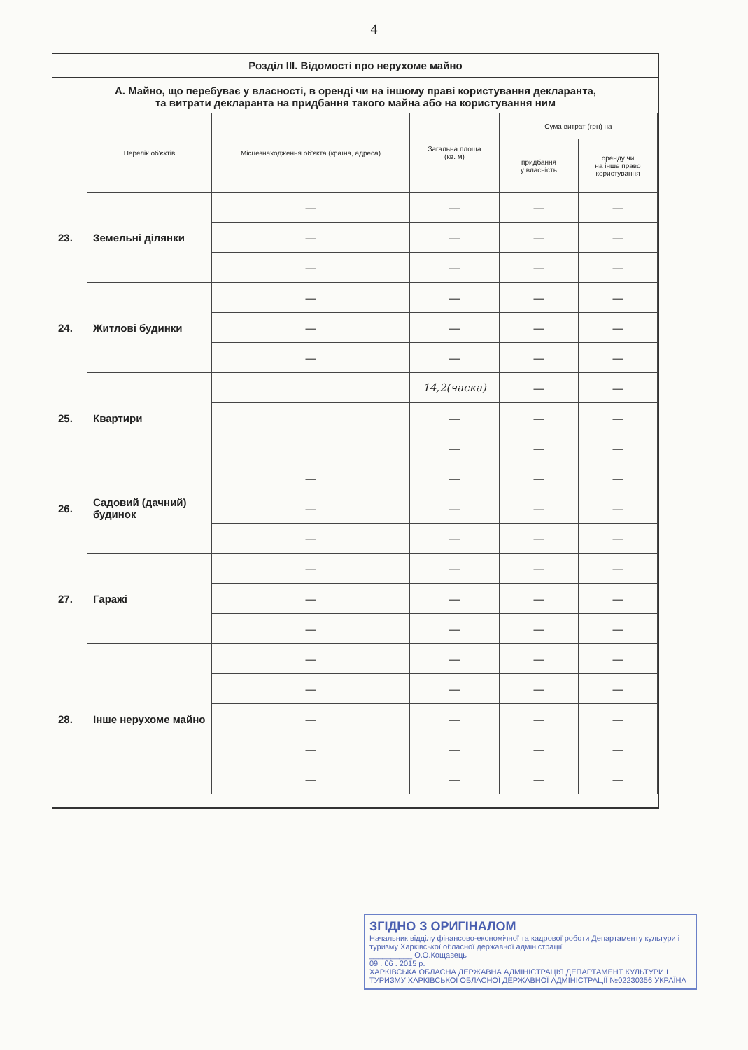4
Розділ III. Відомості про нерухоме майно
А. Майно, що перебуває у власності, в оренді чи на іншому праві користування декларанта,
та витрати декларанта на придбання такого майна або на користування ним
| | Перелік об'єктів | Місцезнаходження об'єкта (країна, адреса) | Загальна площа (кв. м) | Сума витрат (грн) на | |
| | | | | придбання у власність | оренду чи на інше право користування |
| 23. | Земельні ділянки | — | — | — | — |
| | | — | — | — | — |
| | | — | — | — | — |
| 24. | Житлові будинки | — | — | — | — |
| | | — | — | — | — |
| | | — | — | — | — |
| 25. | Квартири | | 14,2(часка) | — | — |
| | | | — | — | — |
| | | | — | — | — |
| 26. | Садовий (дачний) будинок | — | — | — | — |
| | | — | — | — | — |
| | | — | — | — | — |
| 27. | Гаражі | — | — | — | — |
| | | — | — | — | — |
| | | — | — | — | — |
| 28. | Інше нерухоме майно | — | — | — | — |
| | | — | — | — | — |
| | | — | — | — | — |
| | | — | — | — | — |
| | | — | — | — | — |
ЗГІДНО З ОРИГІНАЛОМ
Начальник відділу фінансово-економічної та кадрової роботи Департаменту культури і туризму Харківської обласної державної адміністрації
__________ О.О.Кощавець
09 . 06 . 2015 р.
ХАРКІВСЬКА ОБЛАСНА ДЕРЖАВНА АДМІНІСТРАЦІЯ ДЕПАРТАМЕНТ КУЛЬТУРИ І ТУРИЗМУ ХАРКІВСЬКОЇ ОБЛАСНОЇ ДЕРЖАВНОЇ АДМІНІСТРАЦІЇ №02230356 УКРАЇНА